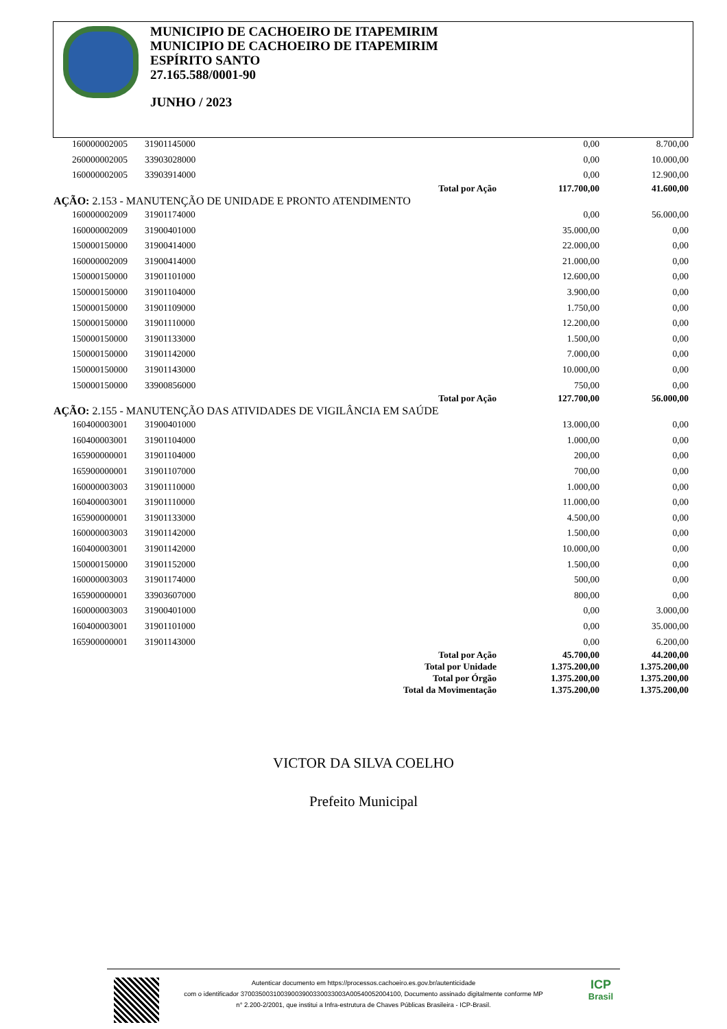MUNICIPIO DE CACHOEIRO DE ITAPEMIRIM
MUNICIPIO DE CACHOEIRO DE ITAPEMIRIM
ESPÍRITO SANTO
27.165.588/0001-90
JUNHO / 2023
| 160000002005 | 31901145000 | | 0,00 | 8.700,00 |
| 260000002005 | 33903028000 | | 0,00 | 10.000,00 |
| 160000002005 | 33903914000 | | 0,00 | 12.900,00 |
| Total por Ação | | | 117.700,00 | 41.600,00 |
| AÇÃO: 2.153 - MANUTENÇÃO DE UNIDADE E PRONTO ATENDIMENTO | | | | |
| 160000002009 | 31901174000 | | 0,00 | 56.000,00 |
| 160000002009 | 31900401000 | | 35.000,00 | 0,00 |
| 150000150000 | 31900414000 | | 22.000,00 | 0,00 |
| 160000002009 | 31900414000 | | 21.000,00 | 0,00 |
| 150000150000 | 31901101000 | | 12.600,00 | 0,00 |
| 150000150000 | 31901104000 | | 3.900,00 | 0,00 |
| 150000150000 | 31901109000 | | 1.750,00 | 0,00 |
| 150000150000 | 31901110000 | | 12.200,00 | 0,00 |
| 150000150000 | 31901133000 | | 1.500,00 | 0,00 |
| 150000150000 | 31901142000 | | 7.000,00 | 0,00 |
| 150000150000 | 31901143000 | | 10.000,00 | 0,00 |
| 150000150000 | 33900856000 | | 750,00 | 0,00 |
| Total por Ação | | | 127.700,00 | 56.000,00 |
| AÇÃO: 2.155 - MANUTENÇÃO DAS ATIVIDADES DE VIGILÂNCIA EM SAÚDE | | | | |
| 160400003001 | 31900401000 | | 13.000,00 | 0,00 |
| 160400003001 | 31901104000 | | 1.000,00 | 0,00 |
| 165900000001 | 31901104000 | | 200,00 | 0,00 |
| 165900000001 | 31901107000 | | 700,00 | 0,00 |
| 160000003003 | 31901110000 | | 1.000,00 | 0,00 |
| 160400003001 | 31901110000 | | 11.000,00 | 0,00 |
| 165900000001 | 31901133000 | | 4.500,00 | 0,00 |
| 160000003003 | 31901142000 | | 1.500,00 | 0,00 |
| 160400003001 | 31901142000 | | 10.000,00 | 0,00 |
| 150000150000 | 31901152000 | | 1.500,00 | 0,00 |
| 160000003003 | 31901174000 | | 500,00 | 0,00 |
| 165900000001 | 33903607000 | | 800,00 | 0,00 |
| 160000003003 | 31900401000 | | 0,00 | 3.000,00 |
| 160400003001 | 31901101000 | | 0,00 | 35.000,00 |
| 165900000001 | 31901143000 | | 0,00 | 6.200,00 |
| Total por Ação | | | 45.700,00 | 44.200,00 |
| Total por Unidade | | | 1.375.200,00 | 1.375.200,00 |
| Total por Órgão | | | 1.375.200,00 | 1.375.200,00 |
| Total da Movimentação | | | 1.375.200,00 | 1.375.200,00 |
VICTOR DA SILVA COELHO
Prefeito Municipal
Autenticar documento em https://processos.cachoeiro.es.gov.br/autenticidade
com o identificador 37003500310039003900330033003A00540052004100, Documento assinado digitalmente conforme MP
n° 2.200-2/2001, que institui a Infra-estrutura de Chaves Públicas Brasileira - ICP-Brasil.
ICP
Brasil